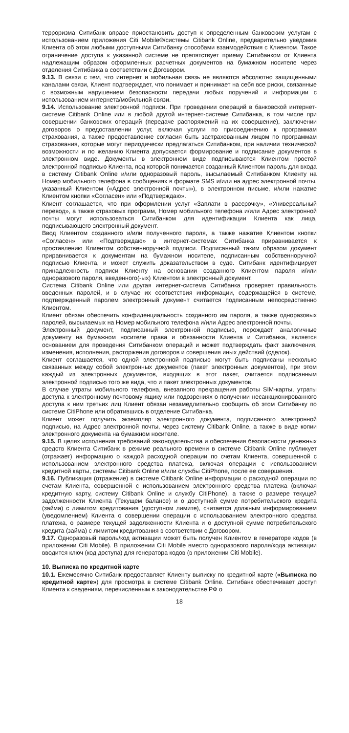терроризма Ситибанк вправе приостановить доступ к определенным банковским услугам с использованием приложения Citi Mobile®/системы Citibank Online, предварительно уведомив Клиента об этом любыми доступными Ситибанку способами взаимодействия с Клиентом. Такое ограничение доступа к указанной системе не препятствует приему Ситибанком от Клиента надлежащим образом оформленных расчетных документов на бумажном носителе через отделения Ситибанка в соответствии с Договором.
9.13. В связи с тем, что интернет и мобильная связь не являются абсолютно защищенными каналами связи, Клиент подтверждает, что понимает и принимает на себя все риски, связанные с возможным нарушением безопасности передачи любых поручений и информации с использованием интернета/мобильной связи.
9.14. Использование электронной подписи. При проведении операций в банковской интернет-системе Citibank Online или в любой другой интернет-системе Ситибанка, в том числе при совершении банковских операций (передаче распоряжений на их совершение), заключении договоров о предоставлении услуг, включая услуги по присоединению к программам страхования, а также предоставление согласия быть застрахованным лицом по программам страхования, которые могут периодически предлагаться Ситибанком, при наличии технической возможности и по желанию Клиента допускается формирование и подписание документов в электронном виде. Документы в электронном виде подписываются Клиентом простой электронной подписью Клиента, под которой понимается созданный Клиентом пароль для входа в систему Citibank Online и/или одноразовый пароль, высылаемый Ситибанком Клиенту на Номер мобильного телефона в сообщениях в формате SMS и/или на адрес электронной почты, указанный Клиентом («Адрес электронной почты»), в электронном письме, и/или нажатие Клиентом кнопки «Согласен» или «Подтверждаю».
Клиент соглашается, что при оформлении услуг «Заплати в рассрочку», «Универсальный перевод», а также страховых программ, Номер мобильного телефона и/или Адрес электронной почты могут использоваться Ситибанком для идентификации Клиента как лица, подписывающего электронный документ.
Ввод Клиентом созданного и/или полученного пароля, а также нажатие Клиентом кнопки «Согласен» или «Подтверждаю» в интернет-системах Ситибанка приравнивается к проставлению Клиентом собственноручной подписи. Подписанный таким образом документ приравнивается к документам на бумажном носителе, подписанным собственноручной подписью Клиента, и может служить доказательством в суде. Ситибанк идентифицирует принадлежность подписи Клиенту на основании созданного Клиентом пароля и/или одноразового пароля, введенного(-ых) Клиентом в электронный документ.
Система Citibank Online или другая интернет-система Ситибанка проверяет правильность введенных паролей, и в случае их соответствия информации, содержащейся в системе, подтвержденный паролем электронный документ считается подписанным непосредственно Клиентом.
Клиент обязан обеспечить конфиденциальность созданного им пароля, а также одноразовых паролей, высылаемых на Номер мобильного телефона и/или Адрес электронной почты.
Электронный документ, подписанный электронной подписью, порождает аналогичные документу на бумажном носителе права и обязанности Клиента и Ситибанка, является основанием для проведения Ситибанком операций и может подтверждать факт заключения, изменения, исполнения, расторжения договоров и совершения иных действий (сделок).
Клиент соглашается, что одной электронной подписью могут быть подписаны несколько связанных между собой электронных документов (пакет электронных документов), при этом каждый из электронных документов, входящих в этот пакет, считается подписанным электронной подписью того же вида, что и пакет электронных документов.
В случае утраты мобильного телефона, внезапного прекращения работы SIM-карты, утраты доступа к электронному почтовому ящику или подозрениях о получении несанкционированного доступа к ним третьих лиц Клиент обязан незамедлительно сообщить об этом Ситибанку по системе CitiPhone или обратившись в отделение Ситибанка.
Клиент может получить экземпляр электронного документа, подписанного электронной подписью, на Адрес электронной почты, через систему Citibank Online, а также в виде копии электронного документа на бумажном носителе.
9.15. В целях исполнения требований законодательства и обеспечения безопасности денежных средств Клиента Ситибанк в режиме реального времени в системе Citibank Online публикует (отражает) информацию о каждой расходной операции по счетам Клиента, совершенной с использованием электронного средства платежа, включая операции с использованием кредитной карты, системы Citibank Online и/или службы CitiPhone, после ее совершения.
9.16. Публикация (отражение) в системе Citibank Online информации о расходной операции по счетам Клиента, совершенной с использованием электронного средства платежа (включая кредитную карту, систему Citibank Online и службу CitiPhone), а также о размере текущей задолженности Клиента (Текущем балансе) и о доступной сумме потребительского кредита (займа) с лимитом кредитования (доступном лимите), считается должным информированием (уведомлением) Клиента о совершении операции с использованием электронного средства платежа, о размере текущей задолженности Клиента и о доступной сумме потребительского кредита (займа) с лимитом кредитования в соответствии с Договором.
9.17. Одноразовый пароль/код активации может быть получен Клиентом в генераторе кодов (в приложении Citi Mobile). В приложении Citi Mobile вместо одноразового пароля/кода активации вводится ключ (код доступа) для генератора кодов (в приложении Citi Mobile).
10. Выписка по кредитной карте
10.1. Ежемесячно Ситибанк предоставляет Клиенту выписку по кредитной карте («Выписка по кредитной карте») для просмотра в системе Citibank Online. Ситибанк обеспечивает доступ Клиента к сведениям, перечисленным в законодательстве РФ о
18